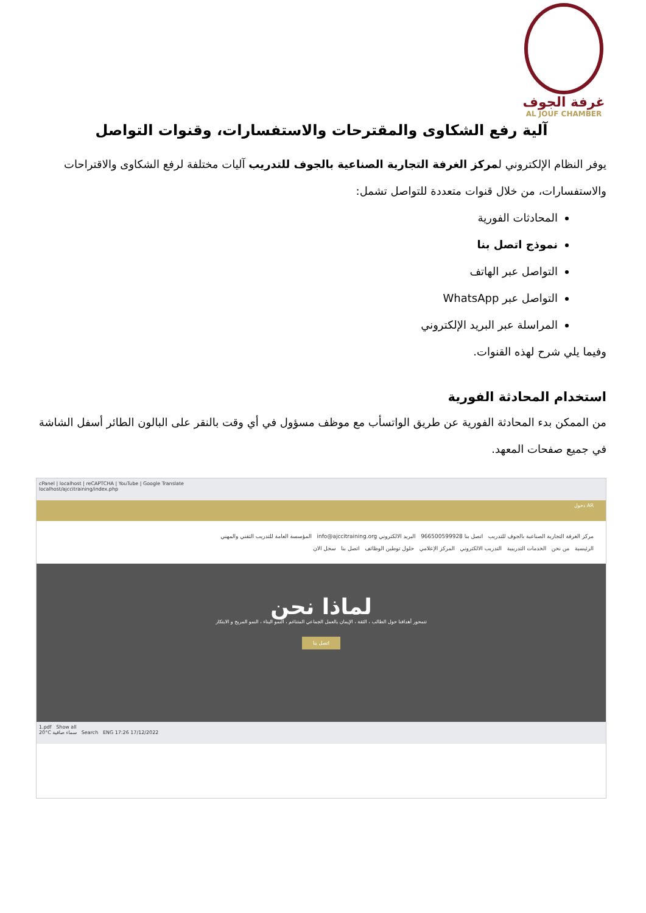غرفة الجوف
AL JOUF CHAMBER
آلية رفع الشكاوى والمقترحات والاستفسارات، وقنوات التواصل
يوفر النظام الإلكتروني لمركز الغرفة التجارية الصناعية بالجوف للتدريب آليات مختلفة لرفع الشكاوى والاقتراحات والاستفسارات، من خلال قنوات متعددة للتواصل تشمل:
المحادثات الفورية
نموذج اتصل بنا
التواصل عبر الهاتف
التواصل عبر WhatsApp
المراسلة عبر البريد الإلكتروني
وفيما يلي شرح لهذه القنوات.
استخدام المحادثة الفورية
من الممكن بدء المحادثة الفورية عن طريق الواتسأب مع موظف مسؤول في أي وقت بالنقر على البالون الطائر أسفل الشاشة في جميع صفحات المعهد.
cPanel | localhost | reCAPTCHA | YouTube | Google Translate
localhost/ajccitraining/index.php
دخول AR
مركز الغرفة التجارية الصناعية بالجوف للتدريب اتصل بنا 966500599928 البريد الالكتروني info@ajccitraining.org المؤسسة العامة للتدريب التقني والمهني
الرئيسية من نحن الخدمات التدريبية التدريب الالكتروني المركز الإعلامي حلول توطين الوظائف اتصل بنا سجل الان
لماذا نحن
تتمحور أهدافنا حول الطالب ، الثقة ، الإيمان بالعمل الجماعي المتناغم ، النمو البناء ، النمو المربح و الابتكار
اتصل بنا
1.pdf Show all
20°C سماء صافية Search ENG 17:26 17/12/2022